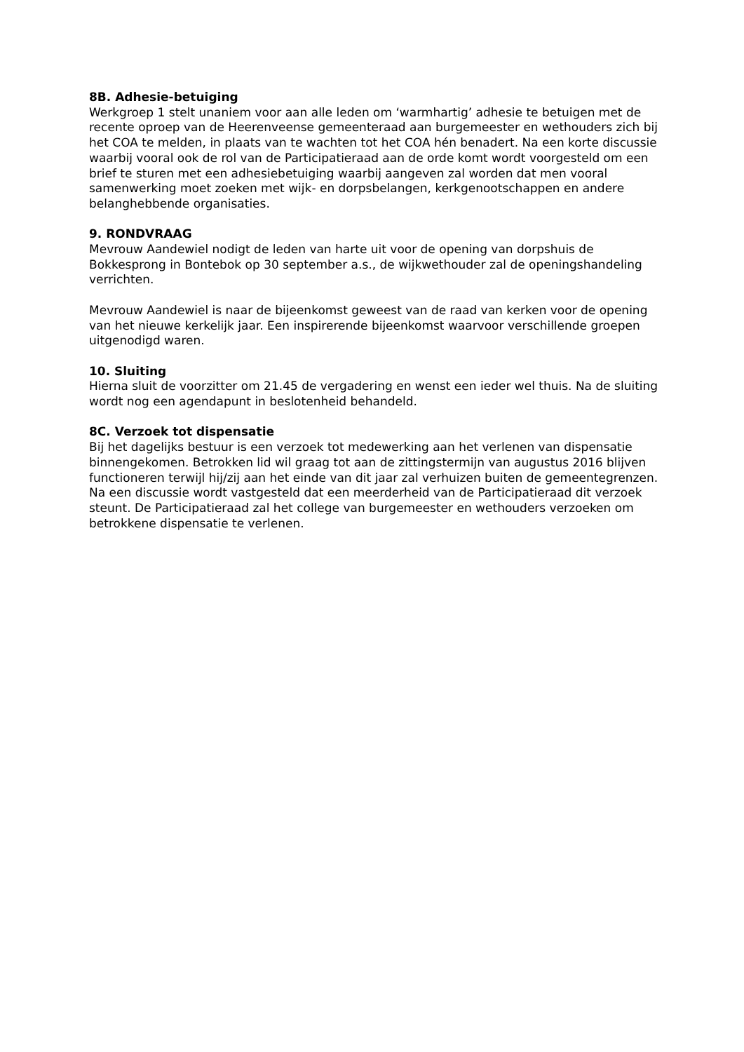8B. Adhesie-betuiging
Werkgroep 1 stelt unaniem voor aan alle leden om ‘warmhartig’ adhesie te betuigen met de recente oproep van de Heerenveense gemeenteraad aan burgemeester en wethouders zich bij het COA te melden, in plaats van te wachten tot het COA hén benadert. Na een korte discussie waarbij vooral ook de rol van de Participatieraad aan de orde komt wordt voorgesteld om een brief te sturen met een adhesiebetuiging waarbij aangeven zal worden dat men vooral samenwerking moet zoeken met wijk- en dorpsbelangen, kerkgenootschappen en andere belanghebbende organisaties.
9. RONDVRAAG
Mevrouw Aandewiel nodigt de leden van harte uit voor de opening van dorpshuis de Bokkesprong in Bontebok op 30 september a.s., de wijkwethouder zal de openingshandeling verrichten.
Mevrouw Aandewiel is naar de bijeenkomst geweest van de raad van kerken voor de opening van het nieuwe kerkelijk jaar. Een inspirerende bijeenkomst waarvoor verschillende groepen uitgenodigd waren.
10. Sluiting
Hierna sluit de voorzitter om 21.45 de vergadering en wenst een ieder wel thuis. Na de sluiting wordt nog een agendapunt in beslotenheid behandeld.
8C. Verzoek tot dispensatie
Bij het dagelijks bestuur is een verzoek tot medewerking aan het verlenen van dispensatie binnengekomen. Betrokken lid wil graag tot aan de zittingstermijn van augustus 2016 blijven functioneren terwijl hij/zij aan het einde van dit jaar zal verhuizen buiten de gemeentegrenzen. Na een discussie wordt vastgesteld dat een meerderheid van de Participatieraad dit verzoek steunt. De Participatieraad zal het college van burgemeester en wethouders verzoeken om betrokkene dispensatie te verlenen.